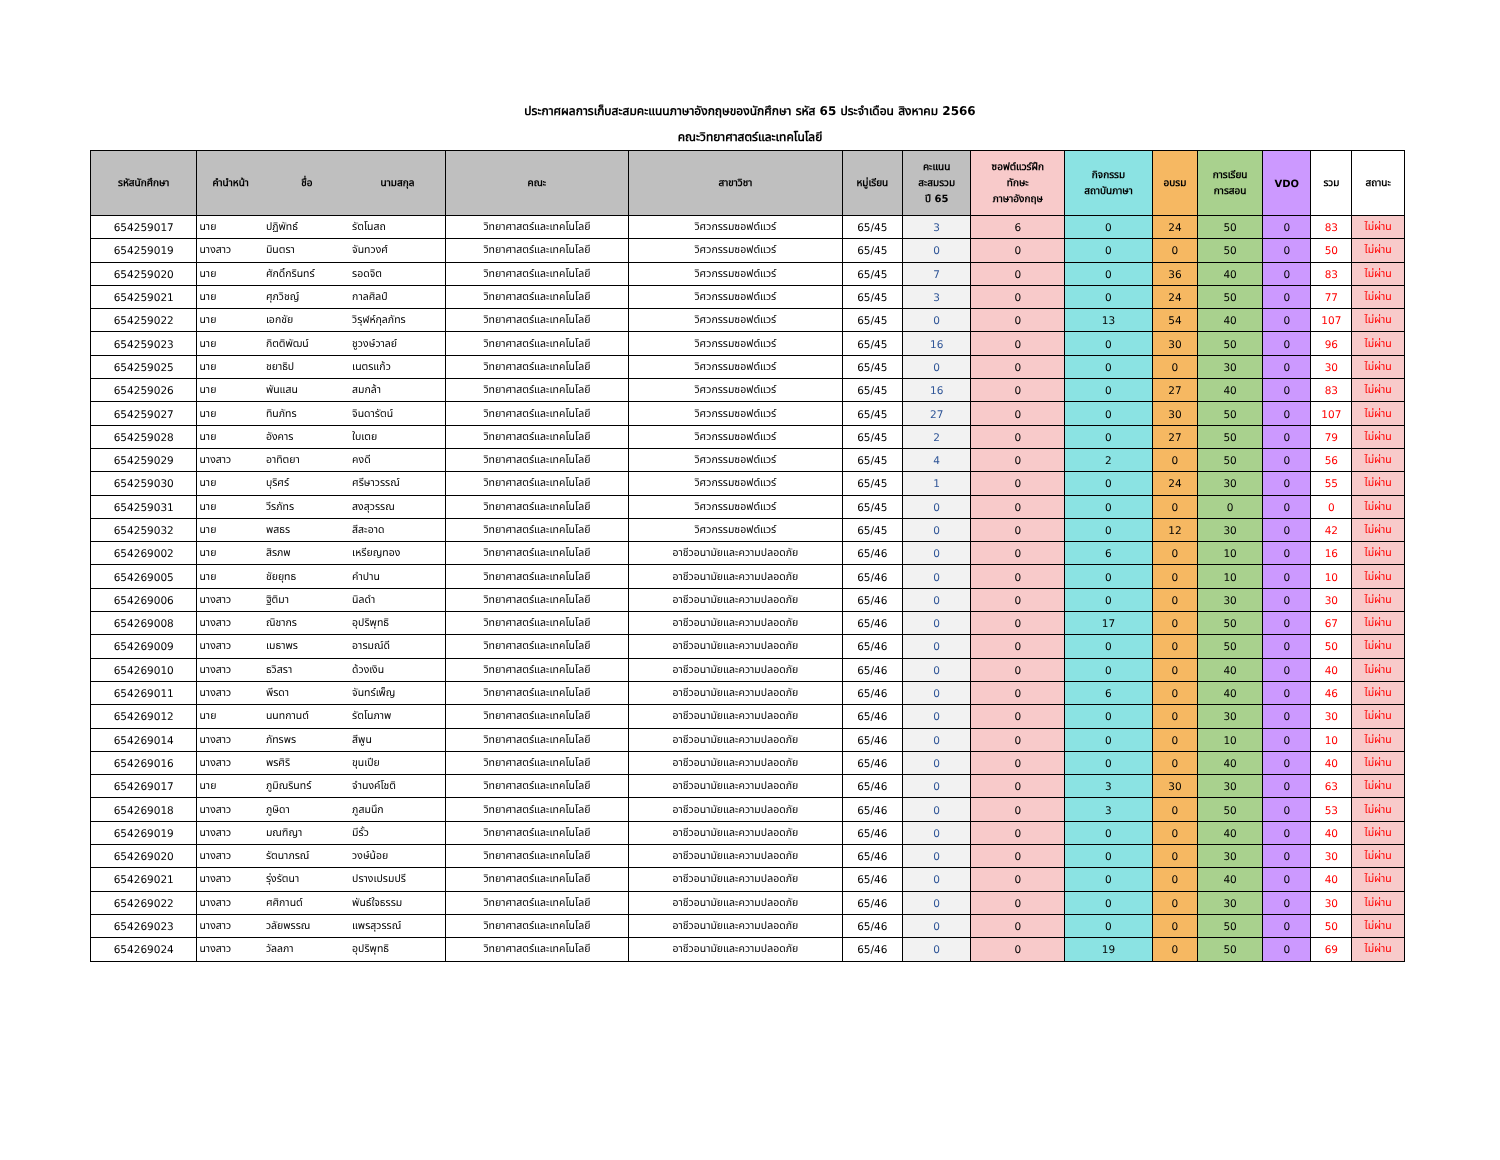ประกาศผลการเก็บสะสมคะแนนภาษาอังกฤษของนักศึกษา รหัส 65 ประจำเดือน สิงหาคม 2566
คณะวิทยาศาสตร์และเทคโนโลยี
| รหัสนักศึกษา | คำนำหน้า | ชื่อ | นามสกุล | คณะ | สาขาวิชา | หมู่เรียน | คะแนน สะสมรวม ปี 65 | ซอฟต์แวร์ฝึก ทักษะ ภาษาอังกฤษ | กิจกรรม สถาบันภาษา | อบรม | การเรียน การสอน | VDO | รวม | สถานะ |
| --- | --- | --- | --- | --- | --- | --- | --- | --- | --- | --- | --- | --- | --- | --- |
| 654259017 | นาย | ปฏิพัทธ์ | รัตโนสถ | วิทยาศาสตร์และเทคโนโลยี | วิศวกรรมซอฟต์แวร์ | 65/45 | 3 | 6 | 0 | 24 | 50 | 0 | 83 | ไม่ผ่าน |
| 654259019 | นางสาว | มินตรา | จันทวงศ์ | วิทยาศาสตร์และเทคโนโลยี | วิศวกรรมซอฟต์แวร์ | 65/45 | 0 | 0 | 0 | 0 | 50 | 0 | 50 | ไม่ผ่าน |
| 654259020 | นาย | ศักดิ์กรินทร์ | รอดจิต | วิทยาศาสตร์และเทคโนโลยี | วิศวกรรมซอฟต์แวร์ | 65/45 | 7 | 0 | 0 | 36 | 40 | 0 | 83 | ไม่ผ่าน |
| 654259021 | นาย | ศุภวิชญ์ | กาลศิลป์ | วิทยาศาสตร์และเทคโนโลยี | วิศวกรรมซอฟต์แวร์ | 65/45 | 3 | 0 | 0 | 24 | 50 | 0 | 77 | ไม่ผ่าน |
| 654259022 | นาย | เอกชัย | วิรุฬห์กุลภัทร | วิทยาศาสตร์และเทคโนโลยี | วิศวกรรมซอฟต์แวร์ | 65/45 | 0 | 0 | 13 | 54 | 40 | 0 | 107 | ไม่ผ่าน |
| 654259023 | นาย | กิตติพัฒน์ | ชูวงษ์วาลย์ | วิทยาศาสตร์และเทคโนโลยี | วิศวกรรมซอฟต์แวร์ | 65/45 | 16 | 0 | 0 | 30 | 50 | 0 | 96 | ไม่ผ่าน |
| 654259025 | นาย | ชยาธิป | เนตรแก้ว | วิทยาศาสตร์และเทคโนโลยี | วิศวกรรมซอฟต์แวร์ | 65/45 | 0 | 0 | 0 | 0 | 30 | 0 | 30 | ไม่ผ่าน |
| 654259026 | นาย | พันแสน | สมกล้า | วิทยาศาสตร์และเทคโนโลยี | วิศวกรรมซอฟต์แวร์ | 65/45 | 16 | 0 | 0 | 27 | 40 | 0 | 83 | ไม่ผ่าน |
| 654259027 | นาย | ทินภัทร | จินดารัตน์ | วิทยาศาสตร์และเทคโนโลยี | วิศวกรรมซอฟต์แวร์ | 65/45 | 27 | 0 | 0 | 30 | 50 | 0 | 107 | ไม่ผ่าน |
| 654259028 | นาย | อังคาร | ใบเตย | วิทยาศาสตร์และเทคโนโลยี | วิศวกรรมซอฟต์แวร์ | 65/45 | 2 | 0 | 0 | 27 | 50 | 0 | 79 | ไม่ผ่าน |
| 654259029 | นางสาว | อาทิตยา | คงดี | วิทยาศาสตร์และเทคโนโลยี | วิศวกรรมซอฟต์แวร์ | 65/45 | 4 | 0 | 2 | 0 | 50 | 0 | 56 | ไม่ผ่าน |
| 654259030 | นาย | บุริศร์ | ศรีษาวรรณ์ | วิทยาศาสตร์และเทคโนโลยี | วิศวกรรมซอฟต์แวร์ | 65/45 | 1 | 0 | 0 | 24 | 30 | 0 | 55 | ไม่ผ่าน |
| 654259031 | นาย | วีรภัทร | สงสุวรรณ | วิทยาศาสตร์และเทคโนโลยี | วิศวกรรมซอฟต์แวร์ | 65/45 | 0 | 0 | 0 | 0 | 0 | 0 | 0 | ไม่ผ่าน |
| 654259032 | นาย | พสธร | สีสะอาด | วิทยาศาสตร์และเทคโนโลยี | วิศวกรรมซอฟต์แวร์ | 65/45 | 0 | 0 | 0 | 12 | 30 | 0 | 42 | ไม่ผ่าน |
| 654269002 | นาย | สิรภพ | เหรียญทอง | วิทยาศาสตร์และเทคโนโลยี | อาชีวอนามัยและความปลอดภัย | 65/46 | 0 | 0 | 6 | 0 | 10 | 0 | 16 | ไม่ผ่าน |
| 654269005 | นาย | ชัยยุทธ | คำปาน | วิทยาศาสตร์และเทคโนโลยี | อาชีวอนามัยและความปลอดภัย | 65/46 | 0 | 0 | 0 | 0 | 10 | 0 | 10 | ไม่ผ่าน |
| 654269006 | นางสาว | ฐิติมา | นิลดำ | วิทยาศาสตร์และเทคโนโลยี | อาชีวอนามัยและความปลอดภัย | 65/46 | 0 | 0 | 0 | 0 | 30 | 0 | 30 | ไม่ผ่าน |
| 654269008 | นางสาว | ณิชากร | อุปริพุทธิ | วิทยาศาสตร์และเทคโนโลยี | อาชีวอนามัยและความปลอดภัย | 65/46 | 0 | 0 | 17 | 0 | 50 | 0 | 67 | ไม่ผ่าน |
| 654269009 | นางสาว | เมธาพร | อารมณ์ดี | วิทยาศาสตร์และเทคโนโลยี | อาชีวอนามัยและความปลอดภัย | 65/46 | 0 | 0 | 0 | 0 | 50 | 0 | 50 | ไม่ผ่าน |
| 654269010 | นางสาว | ธวิสรา | ด้วงเงิน | วิทยาศาสตร์และเทคโนโลยี | อาชีวอนามัยและความปลอดภัย | 65/46 | 0 | 0 | 0 | 0 | 40 | 0 | 40 | ไม่ผ่าน |
| 654269011 | นางสาว | พีรดา | จันทร์เพ็ญ | วิทยาศาสตร์และเทคโนโลยี | อาชีวอนามัยและความปลอดภัย | 65/46 | 0 | 0 | 6 | 0 | 40 | 0 | 46 | ไม่ผ่าน |
| 654269012 | นาย | นนทกานต์ | รัตโนภาพ | วิทยาศาสตร์และเทคโนโลยี | อาชีวอนามัยและความปลอดภัย | 65/46 | 0 | 0 | 0 | 0 | 30 | 0 | 30 | ไม่ผ่าน |
| 654269014 | นางสาว | ภัทรพร | สีพูน | วิทยาศาสตร์และเทคโนโลยี | อาชีวอนามัยและความปลอดภัย | 65/46 | 0 | 0 | 0 | 0 | 10 | 0 | 10 | ไม่ผ่าน |
| 654269016 | นางสาว | พรศิริ | ขุนเปีย | วิทยาศาสตร์และเทคโนโลยี | อาชีวอนามัยและความปลอดภัย | 65/46 | 0 | 0 | 0 | 0 | 40 | 0 | 40 | ไม่ผ่าน |
| 654269017 | นาย | ภูมิณรินทร์ | จำนงค์โชติ | วิทยาศาสตร์และเทคโนโลยี | อาชีวอนามัยและความปลอดภัย | 65/46 | 0 | 0 | 3 | 30 | 30 | 0 | 63 | ไม่ผ่าน |
| 654269018 | นางสาว | ภูษิดา | ภูสมนึก | วิทยาศาสตร์และเทคโนโลยี | อาชีวอนามัยและความปลอดภัย | 65/46 | 0 | 0 | 3 | 0 | 50 | 0 | 53 | ไม่ผ่าน |
| 654269019 | นางสาว | มณฑิญา | มีรั้ว | วิทยาศาสตร์และเทคโนโลยี | อาชีวอนามัยและความปลอดภัย | 65/46 | 0 | 0 | 0 | 0 | 40 | 0 | 40 | ไม่ผ่าน |
| 654269020 | นางสาว | รัตนาภรณ์ | วงษ์น้อย | วิทยาศาสตร์และเทคโนโลยี | อาชีวอนามัยและความปลอดภัย | 65/46 | 0 | 0 | 0 | 0 | 30 | 0 | 30 | ไม่ผ่าน |
| 654269021 | นางสาว | รุ่งรัตนา | ปรางเปรมปรี | วิทยาศาสตร์และเทคโนโลยี | อาชีวอนามัยและความปลอดภัย | 65/46 | 0 | 0 | 0 | 0 | 40 | 0 | 40 | ไม่ผ่าน |
| 654269022 | นางสาว | ศศิกานต์ | พันธ์ใจธรรม | วิทยาศาสตร์และเทคโนโลยี | อาชีวอนามัยและความปลอดภัย | 65/46 | 0 | 0 | 0 | 0 | 30 | 0 | 30 | ไม่ผ่าน |
| 654269023 | นางสาว | วลัยพรรณ | แพรสุวรรณ์ | วิทยาศาสตร์และเทคโนโลยี | อาชีวอนามัยและความปลอดภัย | 65/46 | 0 | 0 | 0 | 0 | 50 | 0 | 50 | ไม่ผ่าน |
| 654269024 | นางสาว | วัลลภา | อุปริพุทธิ | วิทยาศาสตร์และเทคโนโลยี | อาชีวอนามัยและความปลอดภัย | 65/46 | 0 | 0 | 19 | 0 | 50 | 0 | 69 | ไม่ผ่าน |